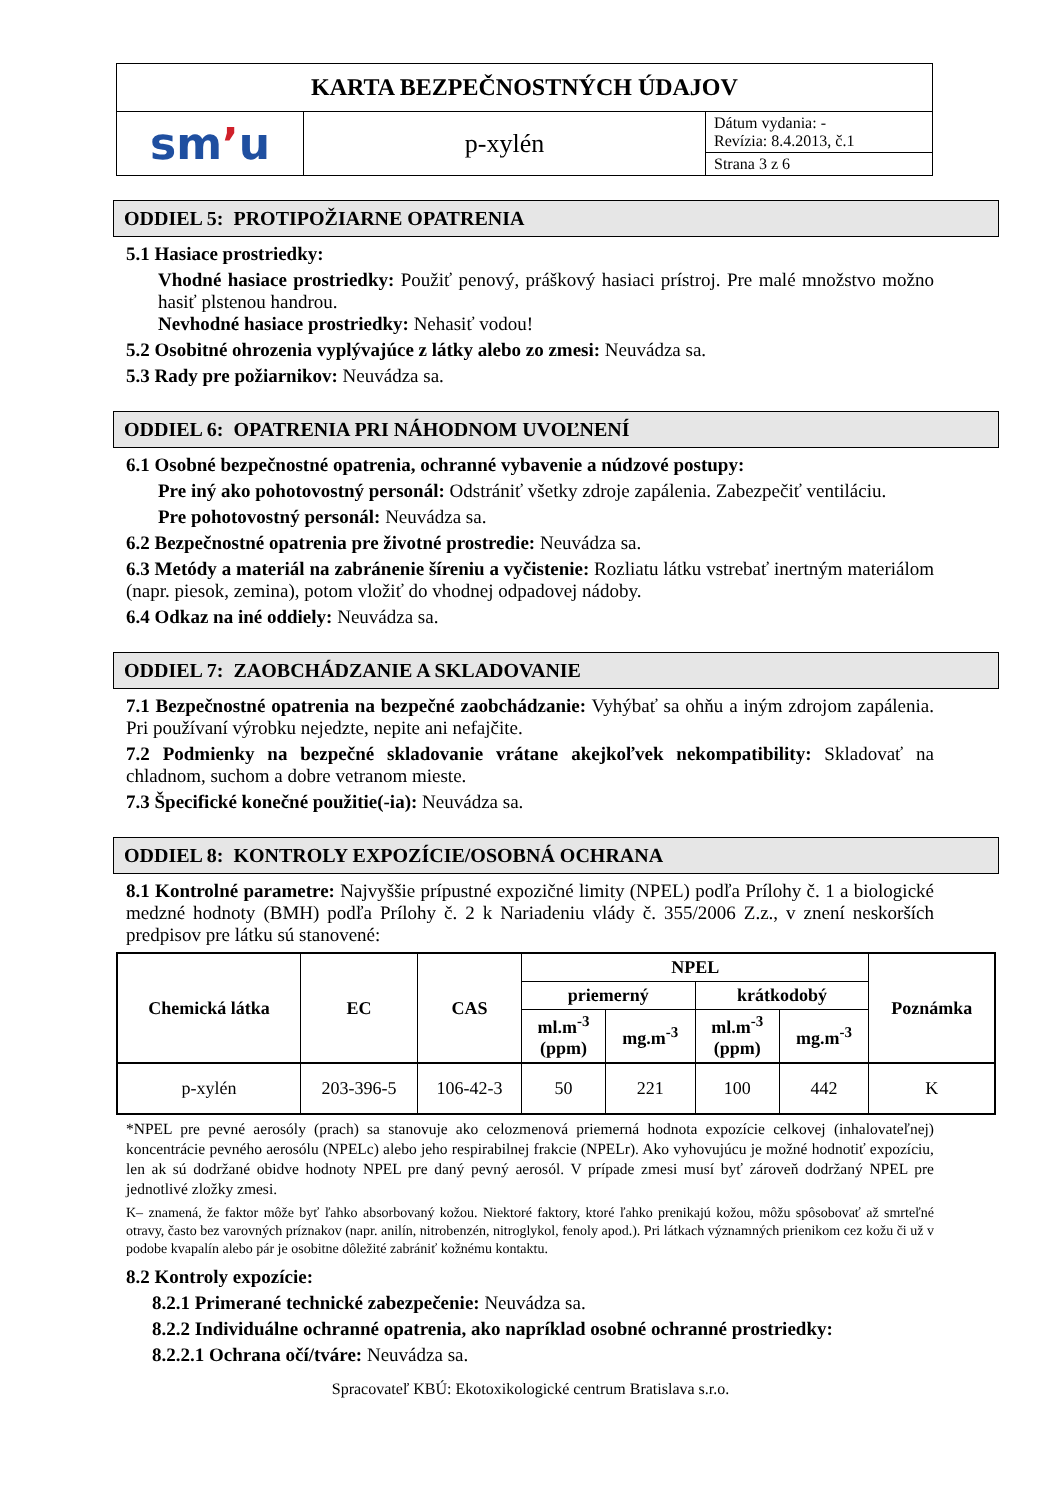| KARTA BEZPEČNOSTNÝCH ÚDAJOV | | |
| sm ʼ u | p-xylén | Dátum vydania: - Revízia: 8.4.2013, č.1 |
| | | Strana 3 z 6 |
ODDIEL 5: PROTIPOŽIARNE OPATRENIA
5.1 Hasiace prostriedky:
Vhodné hasiace prostriedky: Použiť penový, práškový hasiaci prístroj. Pre malé množstvo možno hasiť plstenou handrou.
Nevhodné hasiace prostriedky: Nehasiť vodou!
5.2 Osobitné ohrozenia vyplývajúce z látky alebo zo zmesi: Neuvádza sa.
5.3 Rady pre požiarnikov: Neuvádza sa.
ODDIEL 6: OPATRENIA PRI NÁHODNOM UVOĽNENÍ
6.1 Osobné bezpečnostné opatrenia, ochranné vybavenie a núdzové postupy:
Pre iný ako pohotovostný personál: Odstrániť všetky zdroje zapálenia. Zabezpečiť ventiláciu.
Pre pohotovostný personál: Neuvádza sa.
6.2 Bezpečnostné opatrenia pre životné prostredie: Neuvádza sa.
6.3 Metódy a materiál na zabránenie šíreniu a vyčistenie: Rozliatu látku vstrebať inertným materiálom (napr. piesok, zemina), potom vložiť do vhodnej odpadovej nádoby.
6.4 Odkaz na iné oddiely: Neuvádza sa.
ODDIEL 7: ZAOBCHÁDZANIE A SKLADOVANIE
7.1 Bezpečnostné opatrenia na bezpečné zaobchádzanie: Vyhýbať sa ohňu a iným zdrojom zapálenia. Pri používaní výrobku nejedzte, nepite ani nefajčite.
7.2 Podmienky na bezpečné skladovanie vrátane akejkoľvek nekompatibility: Skladovať na chladnom, suchom a dobre vetranom mieste.
7.3 Špecifické konečné použitie(-ia): Neuvádza sa.
ODDIEL 8: KONTROLY EXPOZÍCIE/OSOBNÁ OCHRANA
8.1 Kontrolné parametre: Najvyššie prípustné expozičné limity (NPEL) podľa Prílohy č. 1 a biologické medzné hodnoty (BMH) podľa Prílohy č. 2 k Nariadeniu vlády č. 355/2006 Z.z., v znení neskorších predpisov pre látku sú stanovené:
| Chemická látka | EC | CAS | NPEL | | | | Poznámka |
| --- | --- | --- | --- | --- | --- | --- | --- |
| | | | priemerný | | krátkodobý | | |
| | | | ml.m<sup>-3</sup> (ppm) | mg.m<sup>-3</sup> | ml.m<sup>-3</sup> (ppm) | mg.m<sup>-3</sup> | |
| p-xylén | 203-396-5 | 106-42-3 | 50 | 221 | 100 | 442 | K |
*NPEL pre pevné aerosóly (prach) sa stanovuje ako celozmenová priemerná hodnota expozície celkovej (inhalovateľnej) koncentrácie pevného aerosólu (NPELc) alebo jeho respirabilnej frakcie (NPELr). Ako vyhovujúcu je možné hodnotiť expozíciu, len ak sú dodržané obidve hodnoty NPEL pre daný pevný aerosól. V prípade zmesi musí byť zároveň dodržaný NPEL pre jednotlivé zložky zmesi.
K– znamená, že faktor môže byť ľahko absorbovaný kožou. Niektoré faktory, ktoré ľahko prenikajú kožou, môžu spôsobovať až smrteľné otravy, často bez varovných príznakov (napr. anilín, nitrobenzén, nitroglykol, fenoly apod.). Pri látkach významných prienikom cez kožu či už v podobe kvapalín alebo pár je osobitne dôležité zabrániť kožnému kontaktu.
8.2 Kontroly expozície:
8.2.1 Primerané technické zabezpečenie: Neuvádza sa.
8.2.2 Individuálne ochranné opatrenia, ako napríklad osobné ochranné prostriedky:
8.2.2.1 Ochrana očí/tváre: Neuvádza sa.
Spracovateľ KBÚ: Ekotoxikologické centrum Bratislava s.r.o.